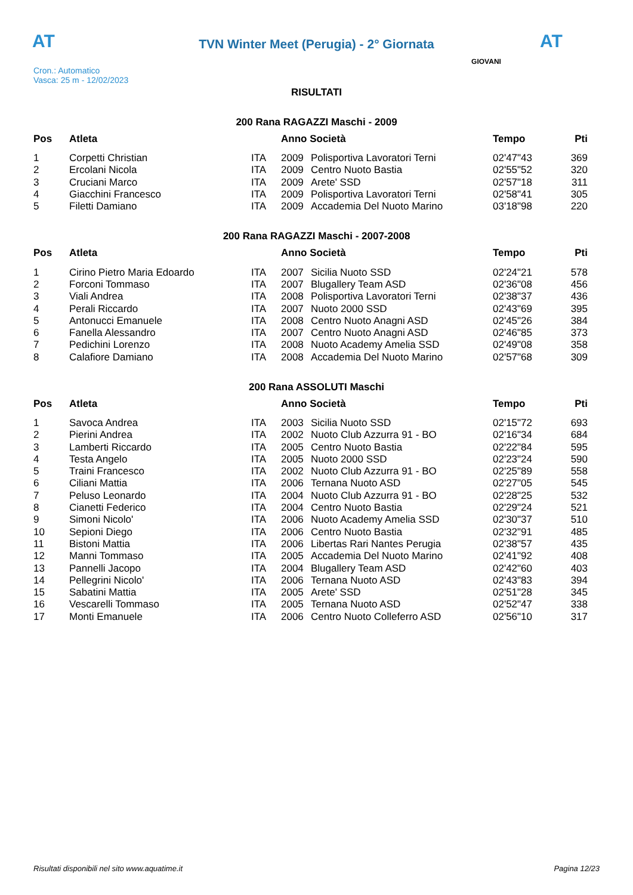AT
TVN Winter Meet (Perugia) - 2° Giornata AT
Cron.: Automatico
Vasca: 25 m - 12/02/2023
GIOVANI
RISULTATI
200 Rana RAGAZZI Maschi - 2009
| Pos | Atleta | | Anno Società | | Tempo | Pti |
| --- | --- | --- | --- | --- | --- | --- |
| 1 | Corpetti Christian | ITA | 2009 | Polisportiva Lavoratori Terni | 02'47"43 | 369 |
| 2 | Ercolani Nicola | ITA | 2009 | Centro Nuoto Bastia | 02'55"52 | 320 |
| 3 | Cruciani Marco | ITA | 2009 | Arete' SSD | 02'57"18 | 311 |
| 4 | Giacchini Francesco | ITA | 2009 | Polisportiva Lavoratori Terni | 02'58"41 | 305 |
| 5 | Filetti Damiano | ITA | 2009 | Accademia Del Nuoto Marino | 03'18"98 | 220 |
200 Rana RAGAZZI Maschi - 2007-2008
| Pos | Atleta | | Anno Società | | Tempo | Pti |
| --- | --- | --- | --- | --- | --- | --- |
| 1 | Cirino Pietro Maria Edoardo | ITA | 2007 | Sicilia Nuoto SSD | 02'24"21 | 578 |
| 2 | Forconi Tommaso | ITA | 2007 | Blugallery Team ASD | 02'36"08 | 456 |
| 3 | Viali Andrea | ITA | 2008 | Polisportiva Lavoratori Terni | 02'38"37 | 436 |
| 4 | Perali Riccardo | ITA | 2007 | Nuoto 2000 SSD | 02'43"69 | 395 |
| 5 | Antonucci Emanuele | ITA | 2008 | Centro Nuoto Anagni ASD | 02'45"26 | 384 |
| 6 | Fanella Alessandro | ITA | 2007 | Centro Nuoto Anagni ASD | 02'46"85 | 373 |
| 7 | Pedichini Lorenzo | ITA | 2008 | Nuoto Academy Amelia SSD | 02'49"08 | 358 |
| 8 | Calafiore Damiano | ITA | 2008 | Accademia Del Nuoto Marino | 02'57"68 | 309 |
200 Rana ASSOLUTI Maschi
| Pos | Atleta | | Anno Società | | Tempo | Pti |
| --- | --- | --- | --- | --- | --- | --- |
| 1 | Savoca Andrea | ITA | 2003 | Sicilia Nuoto SSD | 02'15"72 | 693 |
| 2 | Pierini Andrea | ITA | 2002 | Nuoto Club Azzurra 91 - BO | 02'16"34 | 684 |
| 3 | Lamberti Riccardo | ITA | 2005 | Centro Nuoto Bastia | 02'22"84 | 595 |
| 4 | Testa Angelo | ITA | 2005 | Nuoto 2000 SSD | 02'23"24 | 590 |
| 5 | Traini Francesco | ITA | 2002 | Nuoto Club Azzurra 91 - BO | 02'25"89 | 558 |
| 6 | Ciliani Mattia | ITA | 2006 | Ternana Nuoto ASD | 02'27"05 | 545 |
| 7 | Peluso Leonardo | ITA | 2004 | Nuoto Club Azzurra 91 - BO | 02'28"25 | 532 |
| 8 | Cianetti Federico | ITA | 2004 | Centro Nuoto Bastia | 02'29"24 | 521 |
| 9 | Simoni Nicolo' | ITA | 2006 | Nuoto Academy Amelia SSD | 02'30"37 | 510 |
| 10 | Sepioni Diego | ITA | 2006 | Centro Nuoto Bastia | 02'32"91 | 485 |
| 11 | Bistoni Mattia | ITA | 2006 | Libertas Rari Nantes Perugia | 02'38"57 | 435 |
| 12 | Manni Tommaso | ITA | 2005 | Accademia Del Nuoto Marino | 02'41"92 | 408 |
| 13 | Pannelli Jacopo | ITA | 2004 | Blugallery Team ASD | 02'42"60 | 403 |
| 14 | Pellegrini Nicolo' | ITA | 2006 | Ternana Nuoto ASD | 02'43"83 | 394 |
| 15 | Sabatini Mattia | ITA | 2005 | Arete' SSD | 02'51"28 | 345 |
| 16 | Vescarelli Tommaso | ITA | 2005 | Ternana Nuoto ASD | 02'52"47 | 338 |
| 17 | Monti Emanuele | ITA | 2006 | Centro Nuoto Colleferro ASD | 02'56"10 | 317 |
Risultati disponibili nel sito www.aquatime.it Pagina 12/23